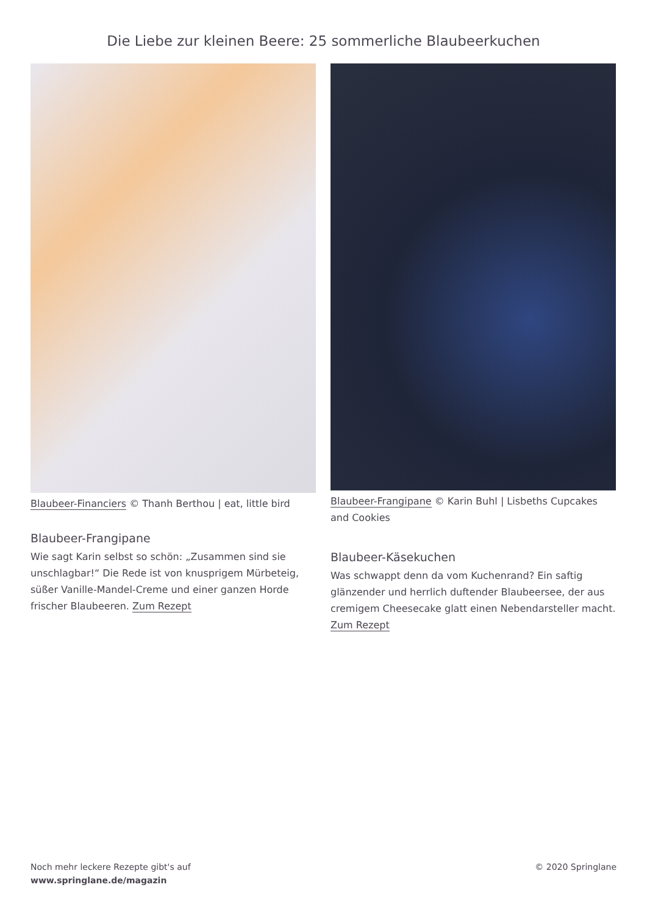Die Liebe zur kleinen Beere: 25 sommerliche Blaubeerkuchen
Blaubeer-Financiers © Thanh Berthou | eat, little bird
Blaubeer-Frangipane
Wie sagt Karin selbst so schön: „Zusammen sind sie unschlagbar!“ Die Rede ist von knusprigem Mürbeteig, süßer Vanille-Mandel-Creme und einer ganzen Horde frischer Blaubeeren. Zum Rezept
Blaubeer-Frangipane © Karin Buhl | Lisbeths Cupcakes and Cookies
Blaubeer-Käsekuchen
Was schwappt denn da vom Kuchenrand? Ein saftig glänzender und herrlich duftender Blaubeersee, der aus cremigem Cheesecake glatt einen Nebendarsteller macht. Zum Rezept
Noch mehr leckere Rezepte gibt's auf
www.springlane.de/magazin
© 2020 Springlane